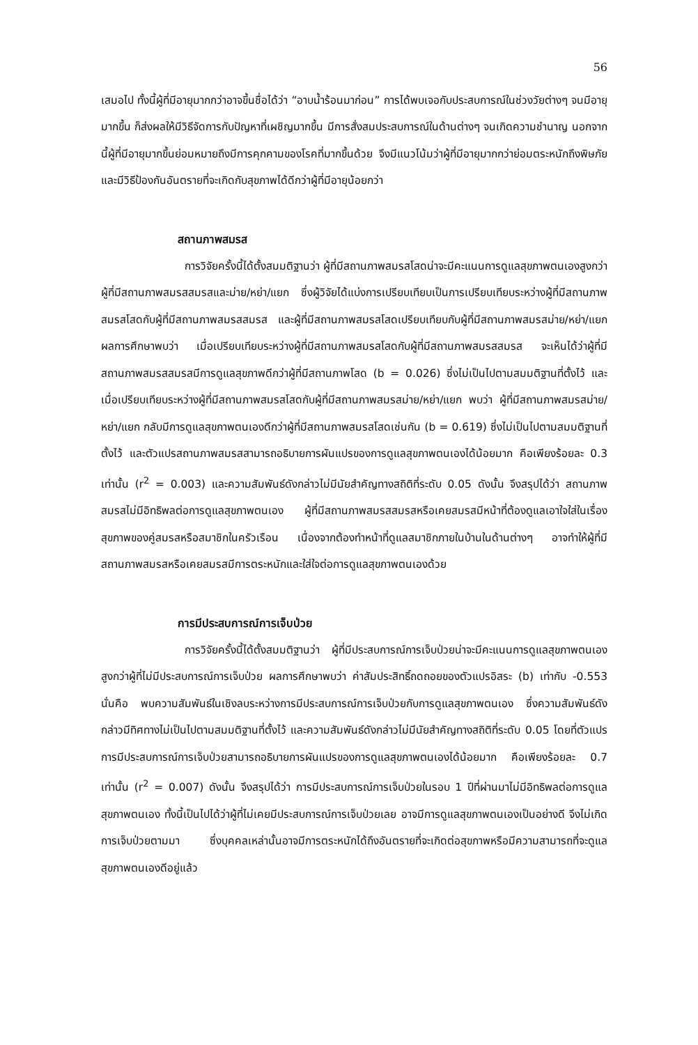56
เสมอไป ทั้งนี้ผู้ที่มีอายุมากกว่าอาจขึ้นชื่อได้ว่า “อาบน้ำร้อนมาก่อน” การได้พบเจอกับประสบการณ์ในช่วงวัยต่างๆ จนมีอายุมากขึ้น ก็ส่งผลให้มีวิธีจัดการกับปัญหาที่เผชิญมากขึ้น มีการสั่งสมประสบการณ์ในด้านต่างๆ จนเกิดความชำนาญ นอกจากนี้ผู้ที่มีอายุมากขึ้นย่อมหมายถึงมีการคุกคามของโรคที่มากขึ้นด้วย จึงมีแนวโน้มว่าผู้ที่มีอายุมากกว่าย่อมตระหนักถึงพิษภัยและมีวิธีป้องกันอันตรายที่จะเกิดกับสุขภาพได้ดีกว่าผู้ที่มีอายุน้อยกว่า
สถานภาพสมรส
การวิจัยครั้งนี้ได้ตั้งสมมติฐานว่า ผู้ที่มีสถานภาพสมรสโสดน่าจะมีคะแนนการดูแลสุขภาพตนเองสูงกว่าผู้ที่มีสถานภาพสมรสสมรสและม่าย/หย่า/แยก ซึ่งผู้วิจัยได้แบ่งการเปรียบเทียบเป็นการเปรียบเทียบระหว่างผู้ที่มีสถานภาพสมรสโสดกับผู้ที่มีสถานภาพสมรสสมรส และผู้ที่มีสถานภาพสมรสโสดเปรียบเทียบกับผู้ที่มีสถานภาพสมรสม่าย/หย่า/แยก ผลการศึกษาพบว่า เมื่อเปรียบเทียบระหว่างผู้ที่มีสถานภาพสมรสโสดกับผู้ที่มีสถานภาพสมรสสมรส จะเห็นได้ว่าผู้ที่มีสถานภาพสมรสสมรสมีการดูแลสุขภาพดีกว่าผู้ที่มีสถานภาพโสด (b = 0.026) ซึ่งไม่เป็นไปตามสมมติฐานที่ตั้งไว้ และเมื่อเปรียบเทียบระหว่างผู้ที่มีสถานภาพสมรสโสดกับผู้ที่มีสถานภาพสมรสม่าย/หย่า/แยก พบว่า ผู้ที่มีสถานภาพสมรสม่าย/หย่า/แยก กลับมีการดูแลสุขภาพตนเองดีกว่าผู้ที่มีสถานภาพสมรสโสดเช่นกัน (b = 0.619) ซึ่งไม่เป็นไปตามสมมติฐานที่ตั้งไว้ และตัวแปรสถานภาพสมรสสามารถอธิบายการผันแปรของการดูแลสุขภาพตนเองได้น้อยมาก คือเพียงร้อยละ 0.3 เท่านั้น (r<sup>2</sup> = 0.003) และความสัมพันธ์ดังกล่าวไม่มีนัยสำคัญทางสถิติที่ระดับ 0.05 ดังนั้น จึงสรุปได้ว่า สถานภาพสมรสไม่มีอิทธิพลต่อการดูแลสุขภาพตนเอง ผู้ที่มีสถานภาพสมรสสมรสหรือเคยสมรสมีหน้าที่ต้องดูแลเอาใจใส่ในเรื่องสุขภาพของคู่สมรสหรือสมาชิกในครัวเรือน เนื่องจากต้องทำหน้าที่ดูแลสมาชิกภายในบ้านในด้านต่างๆ อาจทำให้ผู้ที่มีสถานภาพสมรสหรือเคยสมรสมีการตระหนักและใส่ใจต่อการดูแลสุขภาพตนเองด้วย
การมีประสบการณ์การเจ็บป่วย
การวิจัยครั้งนี้ได้ตั้งสมมติฐานว่า ผู้ที่มีประสบการณ์การเจ็บป่วยน่าจะมีคะแนนการดูแลสุขภาพตนเองสูงกว่าผู้ที่ไม่มีประสบการณ์การเจ็บป่วย ผลการศึกษาพบว่า ค่าสัมประสิทธิ์ถดถอยของตัวแปรอิสระ (b) เท่ากับ -0.553 นั่นคือ พบความสัมพันธ์ในเชิงลบระหว่างการมีประสบการณ์การเจ็บป่วยกับการดูแลสุขภาพตนเอง ซึ่งความสัมพันธ์ดังกล่าวมีทิศทางไม่เป็นไปตามสมมติฐานที่ตั้งไว้ และความสัมพันธ์ดังกล่าวไม่มีนัยสำคัญทางสถิติที่ระดับ 0.05 โดยที่ตัวแปรการมีประสบการณ์การเจ็บป่วยสามารถอธิบายการผันแปรของการดูแลสุขภาพตนเองได้น้อยมาก คือเพียงร้อยละ 0.7 เท่านั้น (r<sup>2</sup> = 0.007) ดังนั้น จึงสรุปได้ว่า การมีประสบการณ์การเจ็บป่วยในรอบ 1 ปีที่ผ่านมาไม่มีอิทธิพลต่อการดูแลสุขภาพตนเอง ทั้งนี้เป็นไปได้ว่าผู้ที่ไม่เคยมีประสบการณ์การเจ็บป่วยเลย อาจมีการดูแลสุขภาพตนเองเป็นอย่างดี จึงไม่เกิดการเจ็บป่วยตามมา ซึ่งบุคคลเหล่านั้นอาจมีการตระหนักได้ถึงอันตรายที่จะเกิดต่อสุขภาพหรือมีความสามารถที่จะดูแลสุขภาพตนเองดีอยู่แล้ว